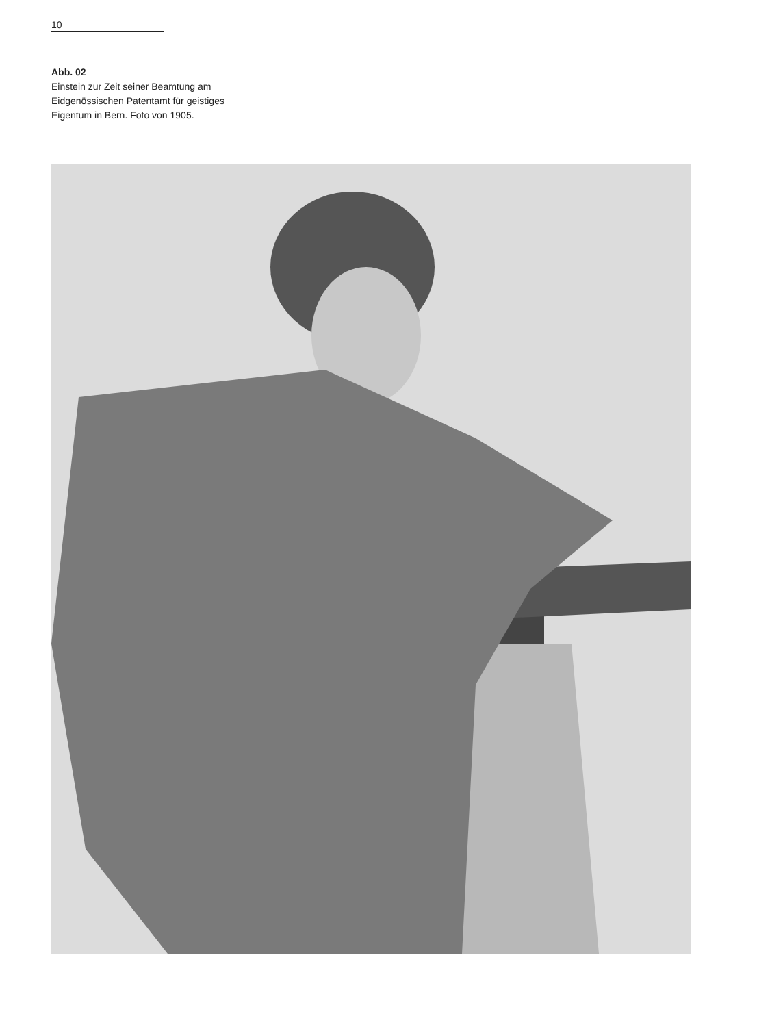10
Abb. 02
Einstein zur Zeit seiner Beamtung am
Eidgenössischen Patentamt für geistiges
Eigentum in Bern. Foto von 1905.